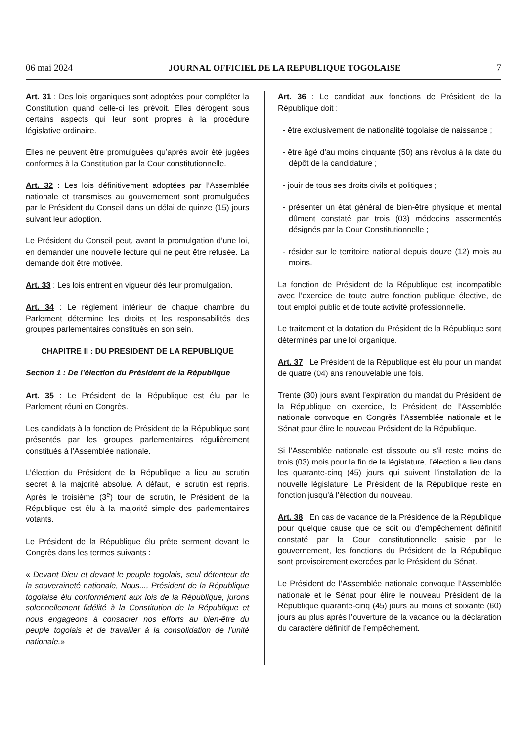06 mai 2024 JOURNAL OFFICIEL DE LA REPUBLIQUE TOGOLAISE 7
Art. 31 : Des lois organiques sont adoptées pour compléter la Constitution quand celle-ci les prévoit. Elles dérogent sous certains aspects qui leur sont propres à la procédure législative ordinaire.
Elles ne peuvent être promulguées qu’après avoir été jugées conformes à la Constitution par la Cour constitutionnelle.
Art. 32 : Les lois définitivement adoptées par l’Assemblée nationale et transmises au gouvernement sont promulguées par le Président du Conseil dans un délai de quinze (15) jours suivant leur adoption.
Le Président du Conseil peut, avant la promulgation d’une loi, en demander une nouvelle lecture qui ne peut être refusée. La demande doit être motivée.
Art. 33 : Les lois entrent en vigueur dès leur promulgation.
Art. 34 : Le règlement intérieur de chaque chambre du Parlement détermine les droits et les responsabilités des groupes parlementaires constitués en son sein.
CHAPITRE II : DU PRESIDENT DE LA REPUBLIQUE
Section 1 : De l’élection du Président de la République
Art. 35 : Le Président de la République est élu par le Parlement réuni en Congrès.
Les candidats à la fonction de Président de la République sont présentés par les groupes parlementaires régulièrement constitués à l’Assemblée nationale.
L’élection du Président de la République a lieu au scrutin secret à la majorité absolue. A défaut, le scrutin est repris. Après le troisième (3<sup>e</sup>) tour de scrutin, le Président de la République est élu à la majorité simple des parlementaires votants.
Le Président de la République élu prête serment devant le Congrès dans les termes suivants :
« Devant Dieu et devant le peuple togolais, seul détenteur de la souveraineté nationale, Nous..., Président de la République togolaise élu conformément aux lois de la République, jurons solennellement fidélité à la Constitution de la République et nous engageons à consacrer nos efforts au bien-être du peuple togolais et de travailler à la consolidation de l’unité nationale.»
Art. 36 : Le candidat aux fonctions de Président de la République doit :
- être exclusivement de nationalité togolaise de naissance ;
- être âgé d’au moins cinquante (50) ans révolus à la date du dépôt de la candidature ;
- jouir de tous ses droits civils et politiques ;
- présenter un état général de bien-être physique et mental dûment constaté par trois (03) médecins assermentés désignés par la Cour Constitutionnelle ;
- résider sur le territoire national depuis douze (12) mois au moins.
La fonction de Président de la République est incompatible avec l’exercice de toute autre fonction publique élective, de tout emploi public et de toute activité professionnelle.
Le traitement et la dotation du Président de la République sont déterminés par une loi organique.
Art. 37 : Le Président de la République est élu pour un mandat de quatre (04) ans renouvelable une fois.
Trente (30) jours avant l’expiration du mandat du Président de la République en exercice, le Président de l’Assemblée nationale convoque en Congrès l’Assemblée nationale et le Sénat pour élire le nouveau Président de la République.
Si l’Assemblée nationale est dissoute ou s’il reste moins de trois (03) mois pour la fin de la législature, l’élection a lieu dans les quarante-cinq (45) jours qui suivent l’installation de la nouvelle législature. Le Président de la République reste en fonction jusqu’à l’élection du nouveau.
Art. 38 : En cas de vacance de la Présidence de la République pour quelque cause que ce soit ou d’empêchement définitif constaté par la Cour constitutionnelle saisie par le gouvernement, les fonctions du Président de la République sont provisoirement exercées par le Président du Sénat.
Le Président de l’Assemblée nationale convoque l’Assemblée nationale et le Sénat pour élire le nouveau Président de la République quarante-cinq (45) jours au moins et soixante (60) jours au plus après l’ouverture de la vacance ou la déclaration du caractère définitif de l’empêchement.